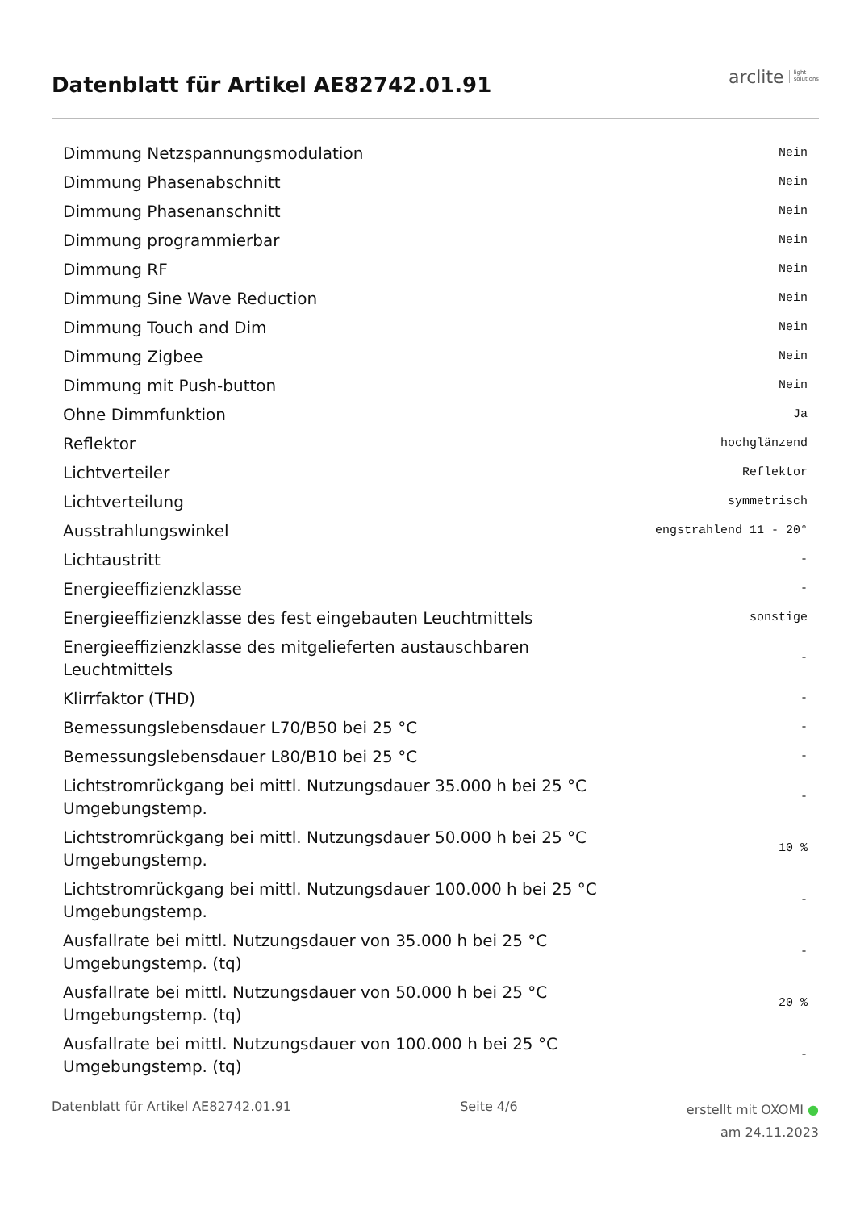Datenblatt für Artikel AE82742.01.91
arclite light
solutions
| Dimmung Netzspannungsmodulation | Nein |
| Dimmung Phasenabschnitt | Nein |
| Dimmung Phasenanschnitt | Nein |
| Dimmung programmierbar | Nein |
| Dimmung RF | Nein |
| Dimmung Sine Wave Reduction | Nein |
| Dimmung Touch and Dim | Nein |
| Dimmung Zigbee | Nein |
| Dimmung mit Push-button | Nein |
| Ohne Dimmfunktion | Ja |
| Reflektor | hochglänzend |
| Lichtverteiler | Reflektor |
| Lichtverteilung | symmetrisch |
| Ausstrahlungswinkel | engstrahlend 11 - 20° |
| Lichtaustritt | - |
| Energieeffizienzklasse | - |
| Energieeffizienzklasse des fest eingebauten Leuchtmittels | sonstige |
| Energieeffizienzklasse des mitgelieferten austauschbaren Leuchtmittels | - |
| Klirrfaktor (THD) | - |
| Bemessungslebensdauer L70/B50 bei 25 °C | - |
| Bemessungslebensdauer L80/B10 bei 25 °C | - |
| Lichtstromrückgang bei mittl. Nutzungsdauer 35.000 h bei 25 °C Umgebungstemp. | - |
| Lichtstromrückgang bei mittl. Nutzungsdauer 50.000 h bei 25 °C Umgebungstemp. | 10 % |
| Lichtstromrückgang bei mittl. Nutzungsdauer 100.000 h bei 25 °C Umgebungstemp. | - |
| Ausfallrate bei mittl. Nutzungsdauer von 35.000 h bei 25 °C Umgebungstemp. (tq) | - |
| Ausfallrate bei mittl. Nutzungsdauer von 50.000 h bei 25 °C Umgebungstemp. (tq) | 20 % |
| Ausfallrate bei mittl. Nutzungsdauer von 100.000 h bei 25 °C Umgebungstemp. (tq) | - |
Datenblatt für Artikel AE82742.01.91 Seite 4/6 erstellt mit OXOMI ●
am 24.11.2023